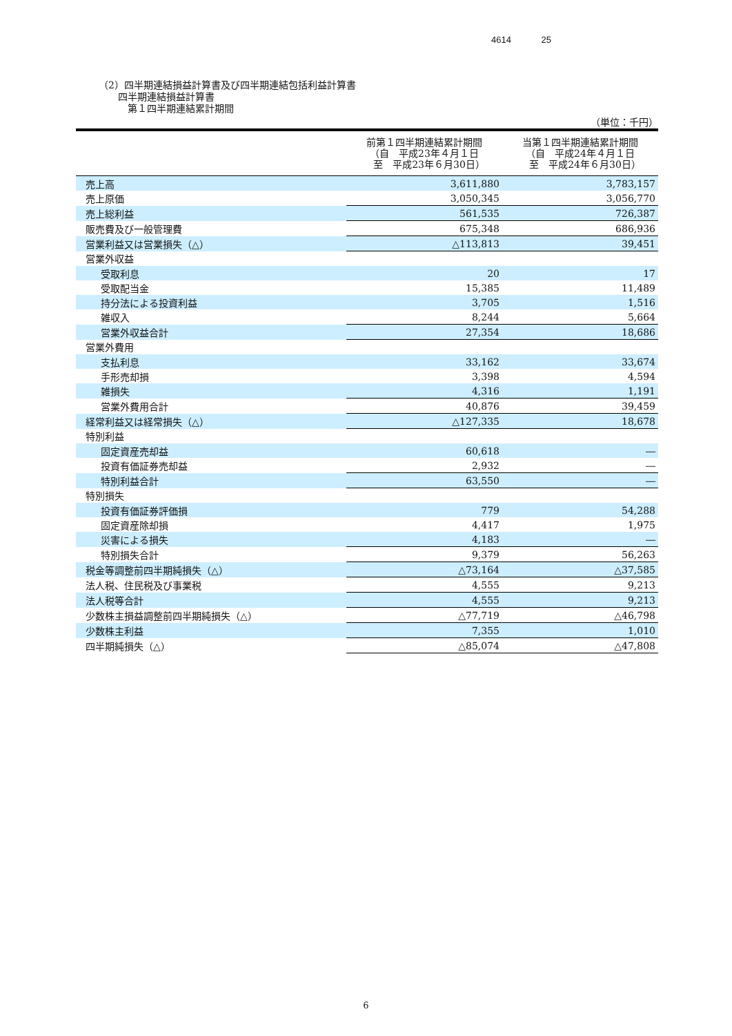4614 25
（2）四半期連結損益計算書及び四半期連結包括利益計算書
　　四半期連結損益計算書
　　　第１四半期連結累計期間
（単位：千円）
| | 前第１四半期連結累計期間 （自 平成23年４月１日 至 平成23年６月30日） | 当第１四半期連結累計期間 （自 平成24年４月１日 至 平成24年６月30日） |
| --- | --- | --- |
| 売上高 | 3,611,880 | 3,783,157 |
| 売上原価 | 3,050,345 | 3,056,770 |
| 売上総利益 | 561,535 | 726,387 |
| 販売費及び一般管理費 | 675,348 | 686,936 |
| 営業利益又は営業損失（△） | △113,813 | 39,451 |
| 営業外収益 | | |
| 受取利息 | 20 | 17 |
| 受取配当金 | 15,385 | 11,489 |
| 持分法による投資利益 | 3,705 | 1,516 |
| 雑収入 | 8,244 | 5,664 |
| 営業外収益合計 | 27,354 | 18,686 |
| 営業外費用 | | |
| 支払利息 | 33,162 | 33,674 |
| 手形売却損 | 3,398 | 4,594 |
| 雑損失 | 4,316 | 1,191 |
| 営業外費用合計 | 40,876 | 39,459 |
| 経常利益又は経常損失（△） | △127,335 | 18,678 |
| 特別利益 | | |
| 固定資産売却益 | 60,618 | ― |
| 投資有価証券売却益 | 2,932 | ― |
| 特別利益合計 | 63,550 | ― |
| 特別損失 | | |
| 投資有価証券評価損 | 779 | 54,288 |
| 固定資産除却損 | 4,417 | 1,975 |
| 災害による損失 | 4,183 | ― |
| 特別損失合計 | 9,379 | 56,263 |
| 税金等調整前四半期純損失（△） | △73,164 | △37,585 |
| 法人税、住民税及び事業税 | 4,555 | 9,213 |
| 法人税等合計 | 4,555 | 9,213 |
| 少数株主損益調整前四半期純損失（△） | △77,719 | △46,798 |
| 少数株主利益 | 7,355 | 1,010 |
| 四半期純損失（△） | △85,074 | △47,808 |
6